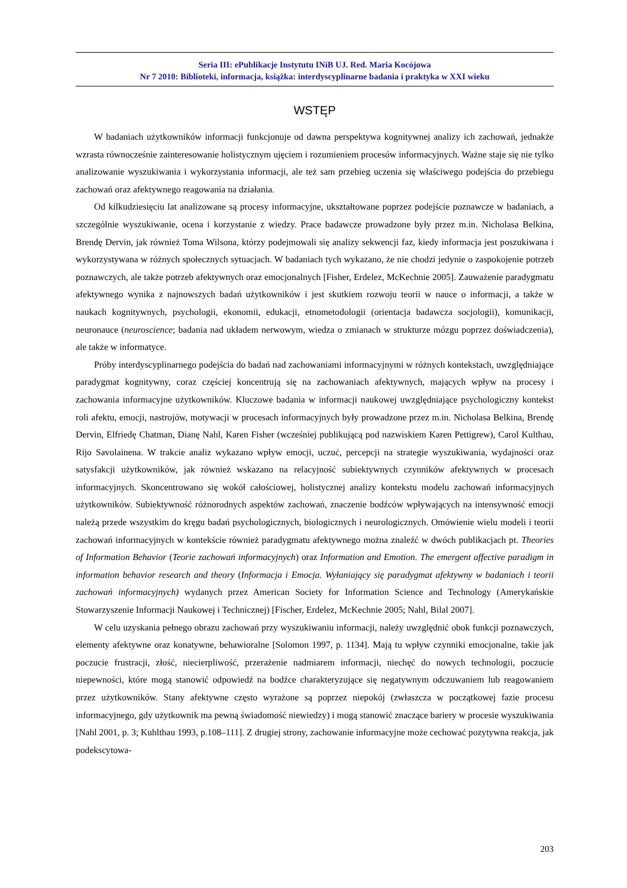Seria III: ePublikacje Instytutu INiB UJ. Red. Maria Kocójowa
Nr 7 2010: Biblioteki, informacja, książka: interdyscyplinarne badania i praktyka w XXI wieku
WSTĘP
W badaniach użytkowników informacji funkcjonuje od dawna perspektywa kognitywnej analizy ich zachowań, jednakże wzrasta równocześnie zainteresowanie holistycznym ujęciem i rozumieniem procesów informacyjnych. Ważne staje się nie tylko analizowanie wyszukiwania i wykorzystania informacji, ale też sam przebieg uczenia się właściwego podejścia do przebiegu zachowań oraz afektywnego reagowania na działania.
Od kilkudziesięciu lat analizowane są procesy informacyjne, ukształtowane poprzez podejście poznawcze w badaniach, a szczególnie wyszukiwanie, ocena i korzystanie z wiedzy. Prace badawcze prowadzone były przez m.in. Nicholasa Belkina, Brendę Dervin, jak również Toma Wilsona, którzy podejmowali się analizy sekwencji faz, kiedy informacja jest poszukiwana i wykorzystywana w różnych społecznych sytuacjach. W badaniach tych wykazano, że nie chodzi jedynie o zaspokojenie potrzeb poznawczych, ale także potrzeb afektywnych oraz emocjonalnych [Fisher, Erdelez, McKechnie 2005]. Zauważenie paradygmatu afektywnego wynika z najnowszych badań użytkowników i jest skutkiem rozwoju teorii w nauce o informacji, a także w naukach kognitywnych, psychologii, ekonomii, edukacji, etnometodologii (orientacja badawcza socjologii), komunikacji, neuronauce (neuroscience; badania nad układem nerwowym, wiedza o zmianach w strukturze mózgu poprzez doświadczenia), ale także w informatyce.
Próby interdyscyplinarnego podejścia do badań nad zachowaniami informacyjnymi w różnych kontekstach, uwzględniające paradygmat kognitywny, coraz częściej koncentrują się na zachowaniach afektywnych, mających wpływ na procesy i zachowania informacyjne użytkowników. Kluczowe badania w informacji naukowej uwzględniające psychologiczny kontekst roli afektu, emocji, nastrojów, motywacji w procesach informacyjnych były prowadzone przez m.in. Nicholasa Belkina, Brendę Dervin, Elfriedę Chatman, Dianę Nahl, Karen Fisher (wcześniej publikującą pod nazwiskiem Karen Pettigrew), Carol Kulthau, Rijo Savolainena. W trakcie analiz wykazano wpływ emocji, uczuć, percepcji na strategie wyszukiwania, wydajności oraz satysfakcji użytkowników, jak również wskazano na relacyjność subiektywnych czynników afektywnych w procesach informacyjnych. Skoncentrowano się wokół całościowej, holistycznej analizy kontekstu modelu zachowań informacyjnych użytkowników. Subiektywność różnorodnych aspektów zachowań, znaczenie bodźców wpływających na intensywność emocji należą przede wszystkim do kręgu badań psychologicznych, biologicznych i neurologicznych. Omówienie wielu modeli i teorii zachowań informacyjnych w kontekście również paradygmatu afektywnego można znaleźć w dwóch publikacjach pt. Theories of Information Behavior (Teorie zachowań informacyjnych) oraz Information and Emotion. The emergent affective paradigm in information behavior research and theory (Informacja i Emocja. Wyłaniający się paradygmat afektywny w badaniach i teorii zachowań informacyjnych) wydanych przez American Society for Information Science and Technology (Amerykańskie Stowarzyszenie Informacji Naukowej i Technicznej) [Fischer, Erdelez, McKechnie 2005; Nahl, Bilal 2007].
W celu uzyskania pełnego obrazu zachowań przy wyszukiwaniu informacji, należy uwzględnić obok funkcji poznawczych, elementy afektywne oraz konatywne, behawioralne [Solomon 1997, p. 1134]. Mają tu wpływ czynniki emocjonalne, takie jak poczucie frustracji, złość, niecierpliwość, przerażenie nadmiarem informacji, niechęć do nowych technologii, poczucie niepewności, które mogą stanowić odpowiedź na bodźce charakteryzujące się negatywnym odczuwaniem lub reagowaniem przez użytkowników. Stany afektywne często wyrażone są poprzez niepokój (zwłaszcza w początkowej fazie procesu informacyjnego, gdy użytkownik ma pewną świadomość niewiedzy) i mogą stanowić znaczące bariery w procesie wyszukiwania [Nahl 2001, p. 3; Kuhlthau 1993, p.108–111]. Z drugiej strony, zachowanie informacyjne może cechować pozytywna reakcja, jak podekscytowa-
203